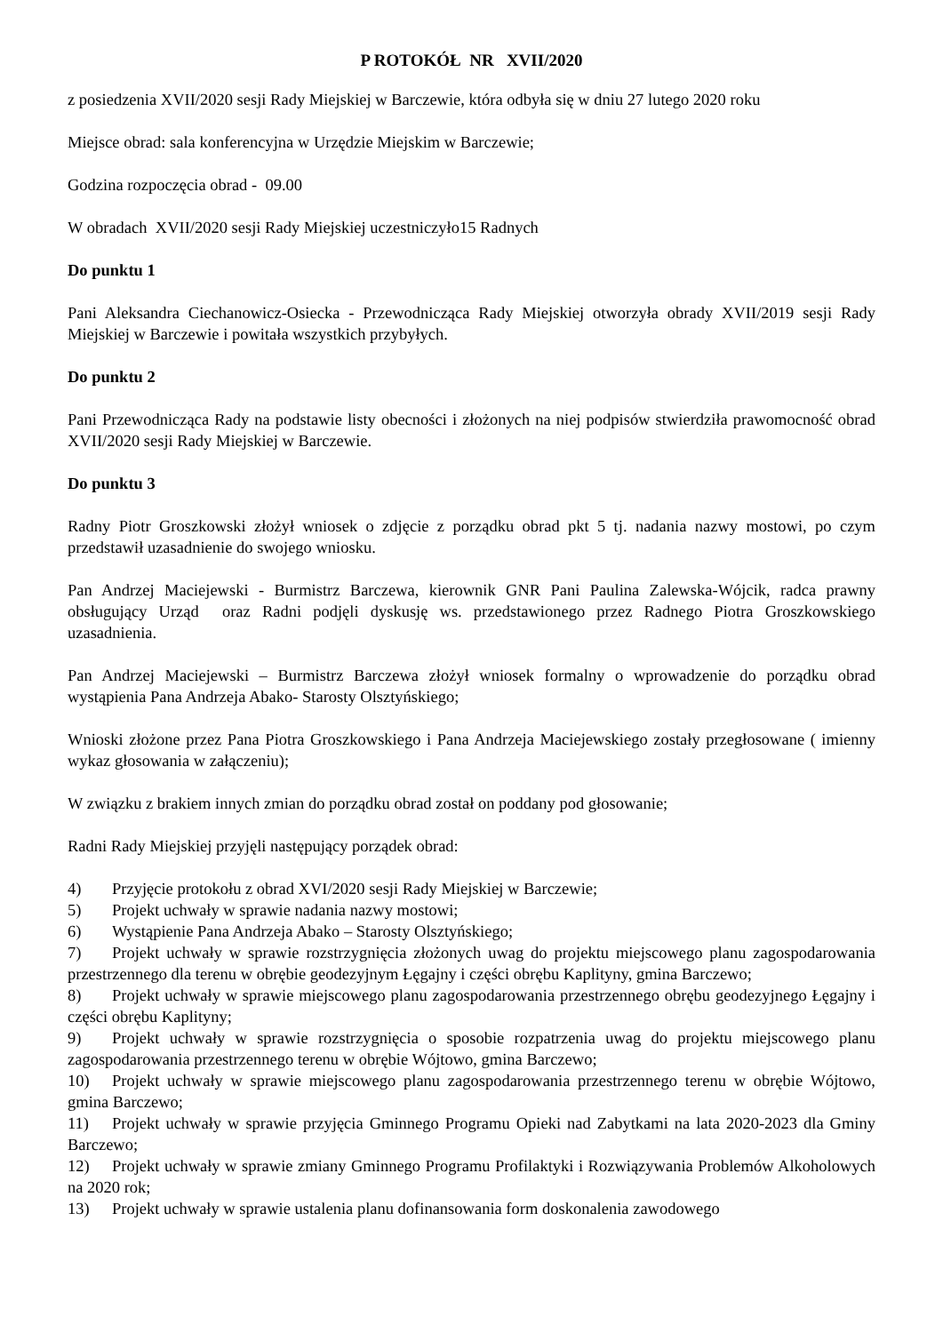P ROTOKÓŁ NR XVII/2020
z posiedzenia XVII/2020 sesji Rady Miejskiej w Barczewie, która odbyła się w dniu 27 lutego 2020 roku
Miejsce obrad: sala konferencyjna w Urzędzie Miejskim w Barczewie;
Godzina rozpoczęcia obrad - 09.00
W obradach XVII/2020 sesji Rady Miejskiej uczestniczyło15 Radnych
Do punktu 1
Pani Aleksandra Ciechanowicz-Osiecka - Przewodnicząca Rady Miejskiej otworzyła obrady XVII/2019 sesji Rady Miejskiej w Barczewie i powitała wszystkich przybyłych.
Do punktu 2
Pani Przewodnicząca Rady na podstawie listy obecności i złożonych na niej podpisów stwierdziła prawomocność obrad XVII/2020 sesji Rady Miejskiej w Barczewie.
Do punktu 3
Radny Piotr Groszkowski złożył wniosek o zdjęcie z porządku obrad pkt 5 tj. nadania nazwy mostowi, po czym przedstawił uzasadnienie do swojego wniosku.
Pan Andrzej Maciejewski - Burmistrz Barczewa, kierownik GNR Pani Paulina Zalewska-Wójcik, radca prawny obsługujący Urząd oraz Radni podjęli dyskusję ws. przedstawionego przez Radnego Piotra Groszkowskiego uzasadnienia.
Pan Andrzej Maciejewski – Burmistrz Barczewa złożył wniosek formalny o wprowadzenie do porządku obrad wystąpienia Pana Andrzeja Abako- Starosty Olsztyńskiego;
Wnioski złożone przez Pana Piotra Groszkowskiego i Pana Andrzeja Maciejewskiego zostały przegłosowane ( imienny wykaz głosowania w załączeniu);
W związku z brakiem innych zmian do porządku obrad został on poddany pod głosowanie;
Radni Rady Miejskiej przyjęli następujący porządek obrad:
4) Przyjęcie protokołu z obrad XVI/2020 sesji Rady Miejskiej w Barczewie;
5) Projekt uchwały w sprawie nadania nazwy mostowi;
6) Wystąpienie Pana Andrzeja Abako – Starosty Olsztyńskiego;
7) Projekt uchwały w sprawie rozstrzygnięcia złożonych uwag do projektu miejscowego planu zagospodarowania przestrzennego dla terenu w obrębie geodezyjnym Łęgajny i części obrębu Kaplityny, gmina Barczewo;
8) Projekt uchwały w sprawie miejscowego planu zagospodarowania przestrzennego obrębu geodezyjnego Łęgajny i części obrębu Kaplityny;
9) Projekt uchwały w sprawie rozstrzygnięcia o sposobie rozpatrzenia uwag do projektu miejscowego planu zagospodarowania przestrzennego terenu w obrębie Wójtowo, gmina Barczewo;
10) Projekt uchwały w sprawie miejscowego planu zagospodarowania przestrzennego terenu w obrębie Wójtowo, gmina Barczewo;
11) Projekt uchwały w sprawie przyjęcia Gminnego Programu Opieki nad Zabytkami na lata 2020-2023 dla Gminy Barczewo;
12) Projekt uchwały w sprawie zmiany Gminnego Programu Profilaktyki i Rozwiązywania Problemów Alkoholowych na 2020 rok;
13) Projekt uchwały w sprawie ustalenia planu dofinansowania form doskonalenia zawodowego